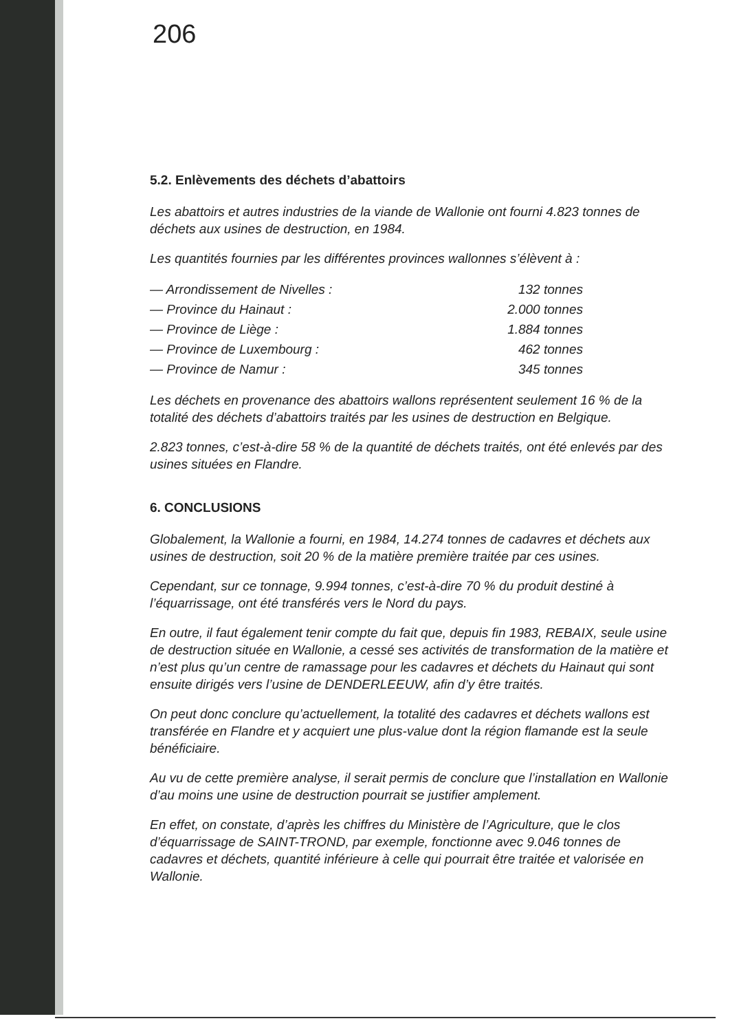206
5.2. Enlèvements des déchets d’abattoirs
Les abattoirs et autres industries de la viande de Wallonie ont fourni 4.823 tonnes de déchets aux usines de destruction, en 1984.
Les quantités fournies par les différentes provinces wallonnes s’élèvent à :
| — Arrondissement de Nivelles : | 132 tonnes |
| — Province du Hainaut : | 2.000 tonnes |
| — Province de Liège : | 1.884 tonnes |
| — Province de Luxembourg : | 462 tonnes |
| — Province de Namur : | 345 tonnes |
Les déchets en provenance des abattoirs wallons représentent seulement 16 % de la totalité des déchets d’abattoirs traités par les usines de destruction en Belgique.
2.823 tonnes, c’est-à-dire 58 % de la quantité de déchets traités, ont été enlevés par des usines situées en Flandre.
6. CONCLUSIONS
Globalement, la Wallonie a fourni, en 1984, 14.274 tonnes de cadavres et déchets aux usines de destruction, soit 20 % de la matière première traitée par ces usines.
Cependant, sur ce tonnage, 9.994 tonnes, c’est-à-dire 70 % du produit destiné à l’équarrissage, ont été transférés vers le Nord du pays.
En outre, il faut également tenir compte du fait que, depuis fin 1983, REBAIX, seule usine de destruction située en Wallonie, a cessé ses activités de transformation de la matière et n’est plus qu’un centre de ramassage pour les cadavres et déchets du Hainaut qui sont ensuite dirigés vers l’usine de DENDERLEEUW, afin d’y être traités.
On peut donc conclure qu’actuellement, la totalité des cadavres et déchets wallons est transférée en Flandre et y acquiert une plus-value dont la région flamande est la seule bénéficiaire.
Au vu de cette première analyse, il serait permis de conclure que l’installation en Wallonie d’au moins une usine de destruction pourrait se justifier amplement.
En effet, on constate, d’après les chiffres du Ministère de l’Agriculture, que le clos d’équarrissage de SAINT-TROND, par exemple, fonctionne avec 9.046 tonnes de cadavres et déchets, quantité inférieure à celle qui pourrait être traitée et valorisée en Wallonie.